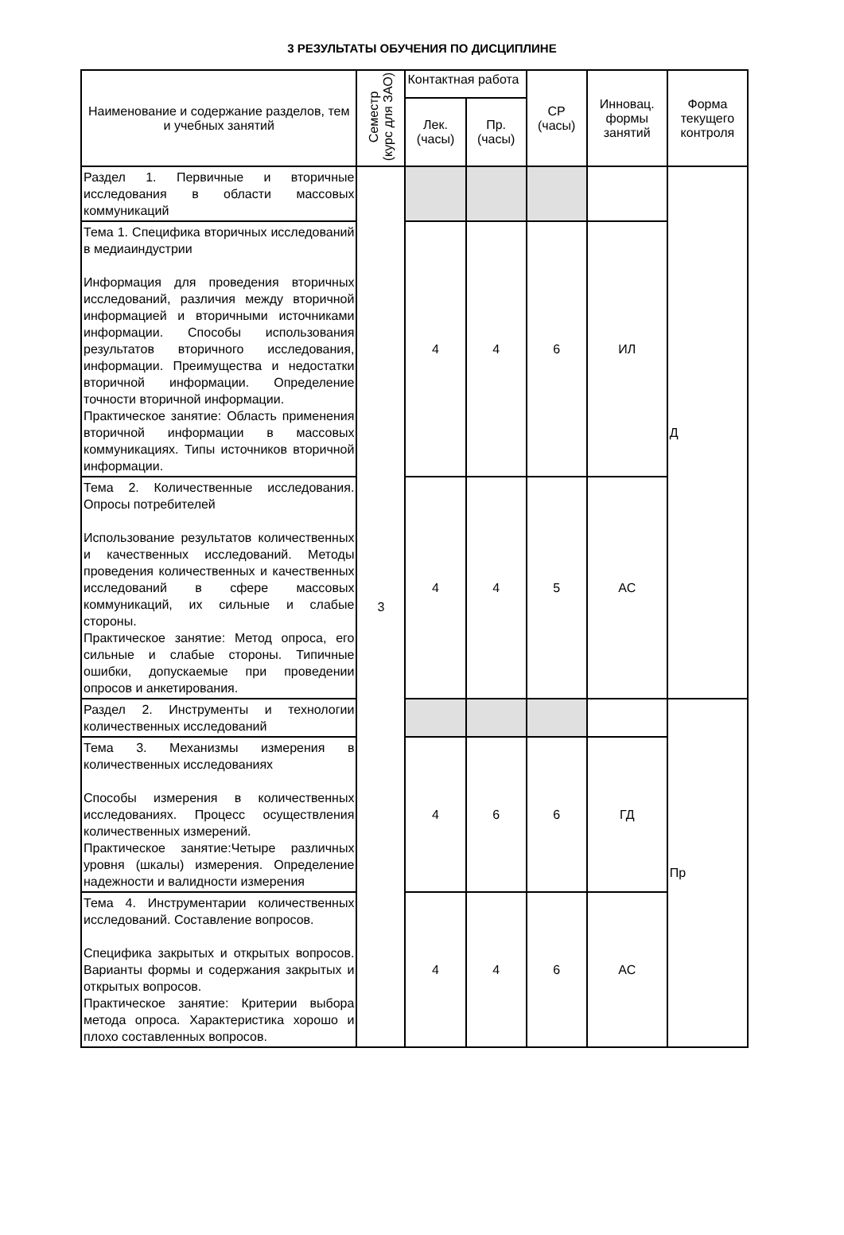3 РЕЗУЛЬТАТЫ ОБУЧЕНИЯ ПО ДИСЦИПЛИНЕ
| Наименование и содержание разделов, тем и учебных занятий | Семестр (курс для ЗАО) | Контактная работа | | СР (часы) | Инновац. формы занятий | Форма текущего контроля |
| --- | --- | --- | --- | --- | --- | --- |
| | | Лек. (часы) | Пр. (часы) | | | |
| Раздел 1. Первичные и вторичные исследования в области массовых коммуникаций | 3 | | | | | Д |
| Тема 1. Специфика вторичных исследований в медиаиндустрии Информация для проведения вторичных исследований, различия между вторичной информацией и вторичными источниками информации. Способы использования результатов вторичного исследования, информации. Преимущества и недостатки вторичной информации. Определение точности вторичной информации. Практическое занятие: Область применения вторичной информации в массовых коммуникациях. Типы источников вторичной информации. | | 4 | 4 | 6 | ИЛ | |
| Тема 2. Количественные исследования. Опросы потребителей Использование результатов количественных и качественных исследований. Методы проведения количественных и качественных исследований в сфере массовых коммуникаций, их сильные и слабые стороны. Практическое занятие: Метод опроса, его сильные и слабые стороны. Типичные ошибки, допускаемые при проведении опросов и анкетирования. | | 4 | 4 | 5 | АС | |
| Раздел 2. Инструменты и технологии количественных исследований | | | | | | Пр |
| Тема 3. Механизмы измерения в количественных исследованиях Способы измерения в количественных исследованиях. Процесс осуществления количественных измерений. Практическое занятие:Четыре различных уровня (шкалы) измерения. Определение надежности и валидности измерения | | 4 | 6 | 6 | ГД | |
| Тема 4. Инструментарии количественных исследований. Составление вопросов. Специфика закрытых и открытых вопросов. Варианты формы и содержания закрытых и открытых вопросов. Практическое занятие: Критерии выбора метода опроса. Характеристика хорошо и плохо составленных вопросов. | | 4 | 4 | 6 | АС | |